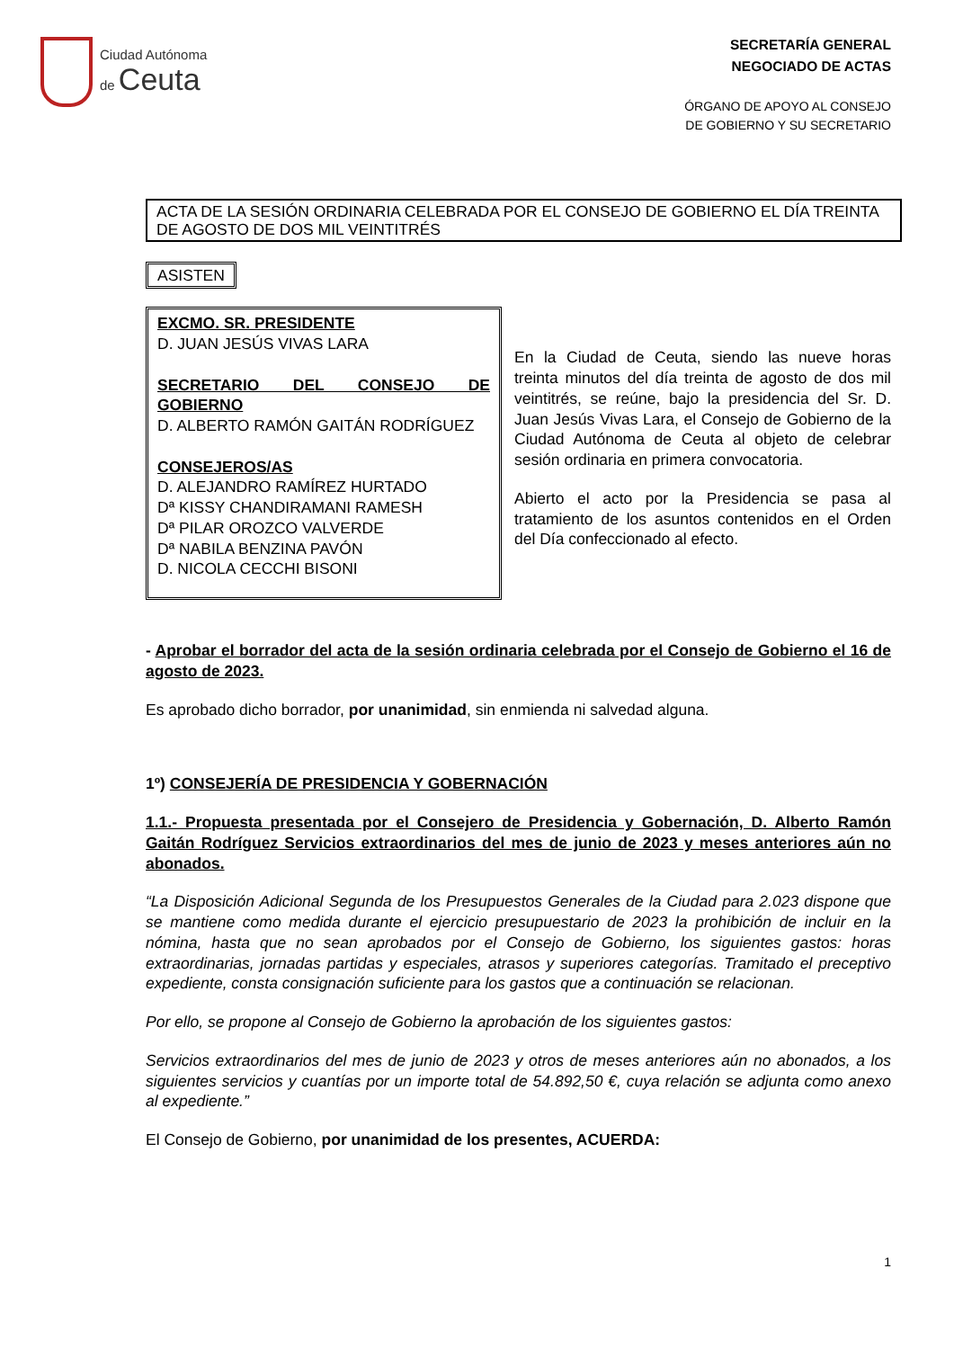Ciudad Autónoma
de Ceuta
SECRETARÍA GENERAL
NEGOCIADO DE ACTAS
ÓRGANO DE APOYO AL CONSEJO
DE GOBIERNO Y SU SECRETARIO
ACTA DE LA SESIÓN ORDINARIA CELEBRADA POR EL CONSEJO DE GOBIERNO EL DÍA TREINTA DE AGOSTO DE DOS MIL VEINTITRÉS
ASISTEN
EXCMO. SR. PRESIDENTE
D. JUAN JESÚS VIVAS LARA
SECRETARIO DEL CONSEJO DE GOBIERNO
D. ALBERTO RAMÓN GAITÁN RODRÍGUEZ
CONSEJEROS/AS
D. ALEJANDRO RAMÍREZ HURTADO
Dª KISSY CHANDIRAMANI RAMESH
Dª PILAR OROZCO VALVERDE
Dª NABILA BENZINA PAVÓN
D. NICOLA CECCHI BISONI
En la Ciudad de Ceuta, siendo las nueve horas treinta minutos del día treinta de agosto de dos mil veintitrés, se reúne, bajo la presidencia del Sr. D. Juan Jesús Vivas Lara, el Consejo de Gobierno de la Ciudad Autónoma de Ceuta al objeto de celebrar sesión ordinaria en primera convocatoria.
Abierto el acto por la Presidencia se pasa al tratamiento de los asuntos contenidos en el Orden del Día confeccionado al efecto.
- Aprobar el borrador del acta de la sesión ordinaria celebrada por el Consejo de Gobierno el 16 de agosto de 2023.
Es aprobado dicho borrador, por unanimidad, sin enmienda ni salvedad alguna.
1º) CONSEJERÍA DE PRESIDENCIA Y GOBERNACIÓN
1.1.- Propuesta presentada por el Consejero de Presidencia y Gobernación, D. Alberto Ramón Gaitán Rodríguez Servicios extraordinarios del mes de junio de 2023 y meses anteriores aún no abonados.
“La Disposición Adicional Segunda de los Presupuestos Generales de la Ciudad para 2.023 dispone que se mantiene como medida durante el ejercicio presupuestario de 2023 la prohibición de incluir en la nómina, hasta que no sean aprobados por el Consejo de Gobierno, los siguientes gastos: horas extraordinarias, jornadas partidas y especiales, atrasos y superiores categorías. Tramitado el preceptivo expediente, consta consignación suficiente para los gastos que a continuación se relacionan.
Por ello, se propone al Consejo de Gobierno la aprobación de los siguientes gastos:
Servicios extraordinarios del mes de junio de 2023 y otros de meses anteriores aún no abonados, a los siguientes servicios y cuantías por un importe total de 54.892,50 €, cuya relación se adjunta como anexo al expediente.”
El Consejo de Gobierno, por unanimidad de los presentes, ACUERDA:
1